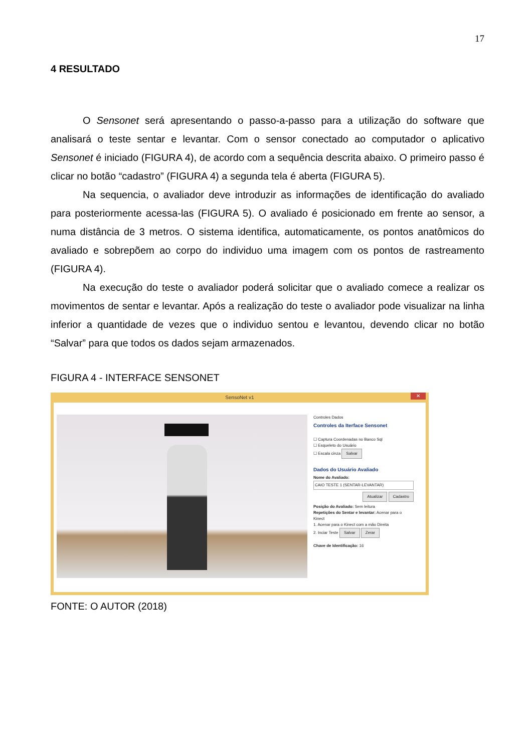17
4 RESULTADO
O Sensonet será apresentando o passo-a-passo para a utilização do software que analisará o teste sentar e levantar. Com o sensor conectado ao computador o aplicativo Sensonet é iniciado (FIGURA 4), de acordo com a sequência descrita abaixo. O primeiro passo é clicar no botão “cadastro” (FIGURA 4) a segunda tela é aberta (FIGURA 5).
Na sequencia, o avaliador deve introduzir as informações de identificação do avaliado para posteriormente acessa-las (FIGURA 5). O avaliado é posicionado em frente ao sensor, a numa distância de 3 metros. O sistema identifica, automaticamente, os pontos anatômicos do avaliado e sobrepõem ao corpo do individuo uma imagem com os pontos de rastreamento (FIGURA 4).
Na execução do teste o avaliador poderá solicitar que o avaliado comece a realizar os movimentos de sentar e levantar. Após a realização do teste o avaliador pode visualizar na linha inferior a quantidade de vezes que o individuo sentou e levantou, devendo clicar no botão “Salvar” para que todos os dados sejam armazenados.
FIGURA 4 - INTERFACE SENSONET
SensoNet v1
✕
Controles Dados
Controles da Iterface Sensonet
☐ Captura Coordenadas no Banco Sql
☐ Esqueleto do Usuário
☐ Escala cinza Salvar
Dados do Usuário Avaliado
Nome do Avaliado:
CAIO TESTE 1 (SENTAR-LEVANTAR)
Atualizar Cadastro
Posição do Avaliado: Sem leitura
Repetições do Sentar e levantar: Acenar para o Kinect
1. Acenar para o Kinect com a mão Direita
2. Inciar Teste Salvar Zerar
Chave de Identificação: 16
FONTE: O AUTOR (2018)